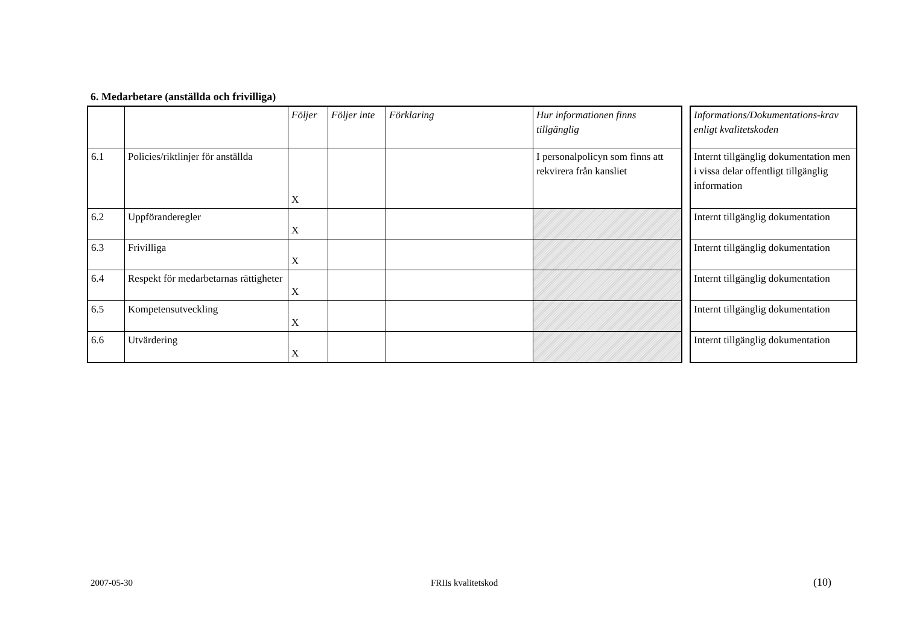6. Medarbetare (anställda och frivilliga)
| | | Följer | Följer inte | Förklaring | Hur informationen finns tillgänglig |
| --- | --- | --- | --- | --- | --- |
| 6.1 | Policies/riktlinjer för anställda | X | | | I personalpolicyn som finns att rekvirera från kansliet |
| 6.2 | Uppföranderegler | X | | | |
| 6.3 | Frivilliga | X | | | |
| 6.4 | Respekt för medarbetarnas rättigheter | X | | | |
| 6.5 | Kompetensutveckling | X | | | |
| 6.6 | Utvärdering | X | | | |
| Informations/Dokumentations-krav enligt kvalitetskoden |
| --- |
| Internt tillgänglig dokumentation men i vissa delar offentligt tillgänglig information |
| Internt tillgänglig dokumentation |
| Internt tillgänglig dokumentation |
| Internt tillgänglig dokumentation |
| Internt tillgänglig dokumentation |
| Internt tillgänglig dokumentation |
2007-05-30 FRIIs kvalitetskod (10)